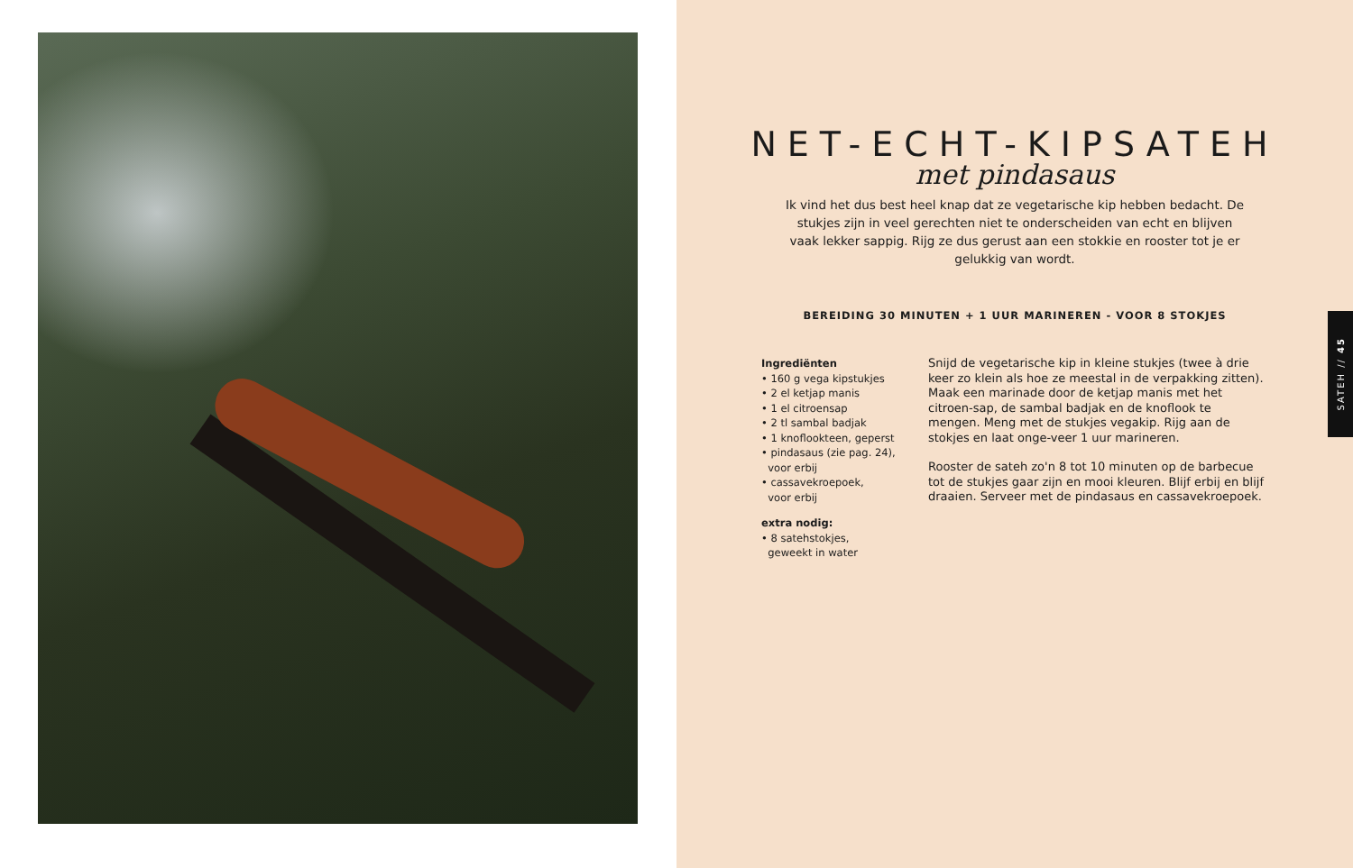NET-ECHT-KIPSATEH
met pindasaus
Ik vind het dus best heel knap dat ze vegetarische kip hebben bedacht. De stukjes zijn in veel gerechten niet te onderscheiden van echt en blijven vaak lekker sappig. Rijg ze dus gerust aan een stokkie en rooster tot je er gelukkig van wordt.
BEREIDING 30 MINUTEN + 1 UUR MARINEREN - VOOR 8 STOKJES
Ingrediënten
• 160 g vega kipstukjes
• 2 el ketjap manis
• 1 el citroensap
• 2 tl sambal badjak
• 1 knoflookteen, geperst
• pindasaus (zie pag. 24),
voor erbij
• cassavekroepoek,
voor erbij
extra nodig:
• 8 satehstokjes,
geweekt in water
Snijd de vegetarische kip in kleine stukjes (twee à drie keer zo klein als hoe ze meestal in de verpakking zitten). Maak een marinade door de ketjap manis met het citroen-sap, de sambal badjak en de knoflook te mengen. Meng met de stukjes vegakip. Rijg aan de stokjes en laat onge-veer 1 uur marineren.
Rooster de sateh zo'n 8 tot 10 minuten op de barbecue tot de stukjes gaar zijn en mooi kleuren. Blijf erbij en blijf draaien. Serveer met de pindasaus en cassavekroepoek.
SATEH // 45